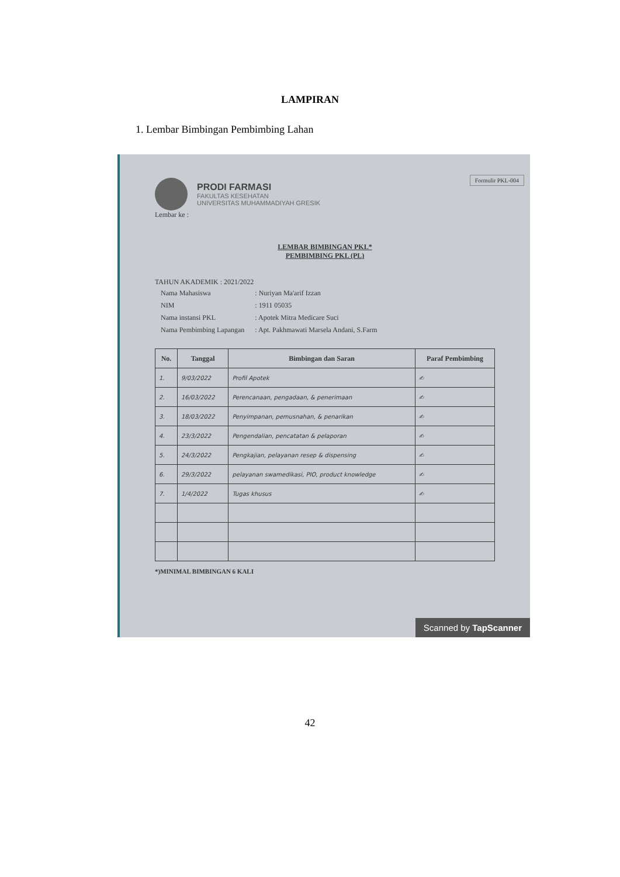LAMPIRAN
1. Lembar Bimbingan Pembimbing Lahan
Formulir PKL-004
PRODI FARMASI
FAKULTAS KESEHATAN
UNIVERSITAS MUHAMMADIYAH GRESIK
Lembar ke :
LEMBAR BIMBINGAN PKL*
PEMBIMBING PKL (PL)
TAHUN AKADEMIK : 2021/2022
| Nama Mahasiswa | : Nuriyan Ma'arif Izzan |
| NIM | : 1911 05035 |
| Nama instansi PKL | : Apotek Mitra Medicare Suci |
| Nama Pembimbing Lapangan | : Apt. Pakhmawati Marsela Andani, S.Farm |
| No. | Tanggal | Bimbingan dan Saran | Paraf Pembimbing |
| --- | --- | --- | --- |
| 1. | 9/03/2022 | Profil Apotek | ✍ |
| 2. | 16/03/2022 | Perencanaan, pengadaan, & penerimaan | ✍ |
| 3. | 18/03/2022 | Penyimpanan, pemusnahan, & penarikan | ✍ |
| 4. | 23/3/2022 | Pengendalian, pencatatan & pelaporan | ✍ |
| 5. | 24/3/2022 | Pengkajian, pelayanan resep & dispensing | ✍ |
| 6. | 29/3/2022 | pelayanan swamedikasi, PIO, product knowledge | ✍ |
| 7. | 1/4/2022 | Tugas khusus | ✍ |
*)MINIMAL BIMBINGAN 6 KALI
Scanned by TapScanner
42